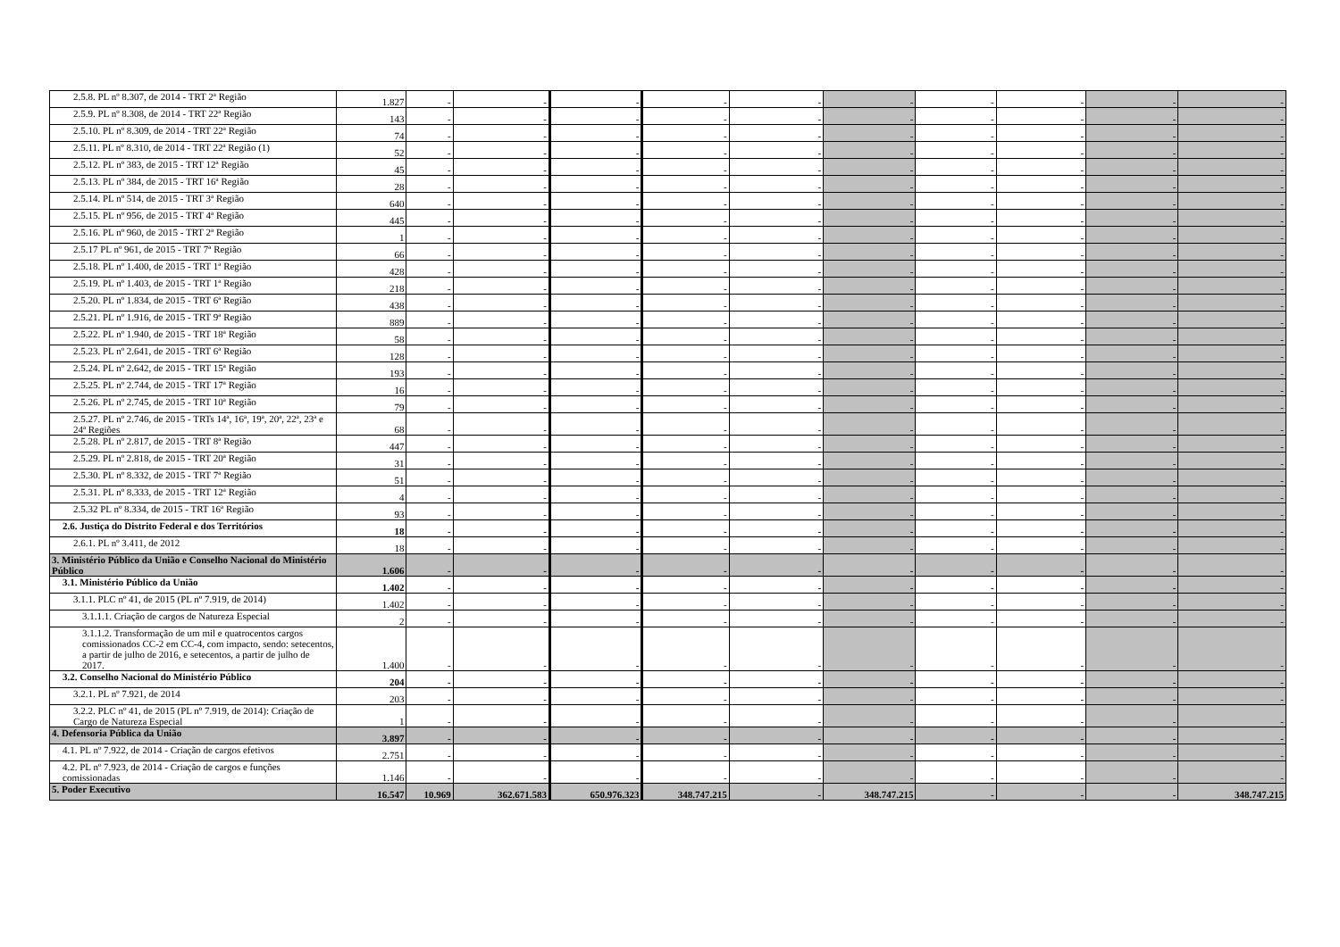| 2.5.8. PL nº 8.307, de 2014 - TRT 2ª Região | 1.827 | - | - | - | - | - | - | - | - | - | - |
| 2.5.9. PL nº 8.308, de 2014 - TRT 22ª Região | 143 | - | - | - | - | - | - | - | - | - | - |
| 2.5.10. PL nº 8.309, de 2014 - TRT 22ª Região | 74 | - | - | - | - | - | - | - | - | - | - |
| 2.5.11. PL nº 8.310, de 2014 - TRT 22ª Região (1) | 52 | - | - | - | - | - | - | - | - | - | - |
| 2.5.12. PL nº 383, de 2015 - TRT 12ª Região | 45 | - | - | - | - | - | - | - | - | - | - |
| 2.5.13. PL nº 384, de 2015 - TRT 16ª Região | 28 | - | - | - | - | - | - | - | - | - | - |
| 2.5.14. PL nº 514, de 2015 - TRT 3ª Região | 640 | - | - | - | - | - | - | - | - | - | - |
| 2.5.15. PL nº 956, de 2015 - TRT 4ª Região | 445 | - | - | - | - | - | - | - | - | - | - |
| 2.5.16. PL nº 960, de 2015 - TRT 2ª Região | 1 | - | - | - | - | - | - | - | - | - | - |
| 2.5.17 PL nº 961, de 2015 - TRT 7ª Região | 66 | - | - | - | - | - | - | - | - | - | - |
| 2.5.18. PL nº 1.400, de 2015 - TRT 1ª Região | 428 | - | - | - | - | - | - | - | - | - | - |
| 2.5.19. PL nº 1.403, de 2015 - TRT 1ª Região | 218 | - | - | - | - | - | - | - | - | - | - |
| 2.5.20. PL nº 1.834, de 2015 - TRT 6ª Região | 438 | - | - | - | - | - | - | - | - | - | - |
| 2.5.21. PL nº 1.916, de 2015 - TRT 9ª Região | 889 | - | - | - | - | - | - | - | - | - | - |
| 2.5.22. PL nº 1.940, de 2015 - TRT 18ª Região | 58 | - | - | - | - | - | - | - | - | - | - |
| 2.5.23. PL nº 2.641, de 2015 - TRT 6ª Região | 128 | - | - | - | - | - | - | - | - | - | - |
| 2.5.24. PL nº 2.642, de 2015 - TRT 15ª Região | 193 | - | - | - | - | - | - | - | - | - | - |
| 2.5.25. PL nº 2.744, de 2015 - TRT 17ª Região | 16 | - | - | - | - | - | - | - | - | - | - |
| 2.5.26. PL nº 2.745, de 2015 - TRT 10ª Região | 79 | - | - | - | - | - | - | - | - | - | - |
| 2.5.27. PL nº 2.746, de 2015 - TRTs 14ª, 16ª, 19ª, 20ª, 22ª, 23ª e 24ª Regiões | 68 | - | - | - | - | - | - | - | - | - | - |
| 2.5.28. PL nº 2.817, de 2015 - TRT 8ª Região | 447 | - | - | - | - | - | - | - | - | - | - |
| 2.5.29. PL nº 2.818, de 2015 - TRT 20ª Região | 31 | - | - | - | - | - | - | - | - | - | - |
| 2.5.30. PL nº 8.332, de 2015 - TRT 7ª Região | 51 | - | - | - | - | - | - | - | - | - | - |
| 2.5.31. PL nº 8.333, de 2015 - TRT 12ª Região | 4 | - | - | - | - | - | - | - | - | - | - |
| 2.5.32 PL nº 8.334, de 2015 - TRT 16ª Região | 93 | - | - | - | - | - | - | - | - | - | - |
| 2.6. Justiça do Distrito Federal e dos Territórios | 18 | - | - | - | - | - | - | - | - | - | - |
| 2.6.1. PL nº 3.411, de 2012 | 18 | - | - | - | - | - | - | - | - | - | - |
| 3. Ministério Público da União e Conselho Nacional do Ministério Público | 1.606 | - | - | - | - | - | - | - | - | - | - |
| 3.1. Ministério Público da União | 1.402 | - | - | - | - | - | - | - | - | - | - |
| 3.1.1. PLC nº 41, de 2015 (PL nº 7.919, de 2014) | 1.402 | - | - | - | - | - | - | - | - | - | - |
| 3.1.1.1. Criação de cargos de Natureza Especial | 2 | - | - | - | - | - | - | - | - | - | - |
| 3.1.1.2. Transformação de um mil e quatrocentos cargos comissionados CC-2 em CC-4, com impacto, sendo: setecentos, a partir de julho de 2016, e setecentos, a partir de julho de 2017. | 1.400 | - | - | - | - | - | - | - | - | - | - |
| 3.2. Conselho Nacional do Ministério Público | 204 | - | - | - | - | - | - | - | - | - | - |
| 3.2.1. PL nº 7.921, de 2014 | 203 | - | - | - | - | - | - | - | - | - | - |
| 3.2.2. PLC nº 41, de 2015 (PL nº 7.919, de 2014): Criação de Cargo de Natureza Especial | 1 | - | - | - | - | - | - | - | - | - | - |
| 4. Defensoria Pública da União | 3.897 | - | - | - | - | - | - | - | - | - | - |
| 4.1. PL nº 7.922, de 2014 - Criação de cargos efetivos | 2.751 | - | - | - | - | - | - | - | - | - | - |
| 4.2. PL nº 7.923, de 2014 - Criação de cargos e funções comissionadas | 1.146 | - | - | - | - | - | - | - | - | - | - |
| 5. Poder Executivo | 16.547 | 10.969 | 362.671.583 | 650.976.323 | 348.747.215 | - | 348.747.215 | - | - | - | 348.747.215 |